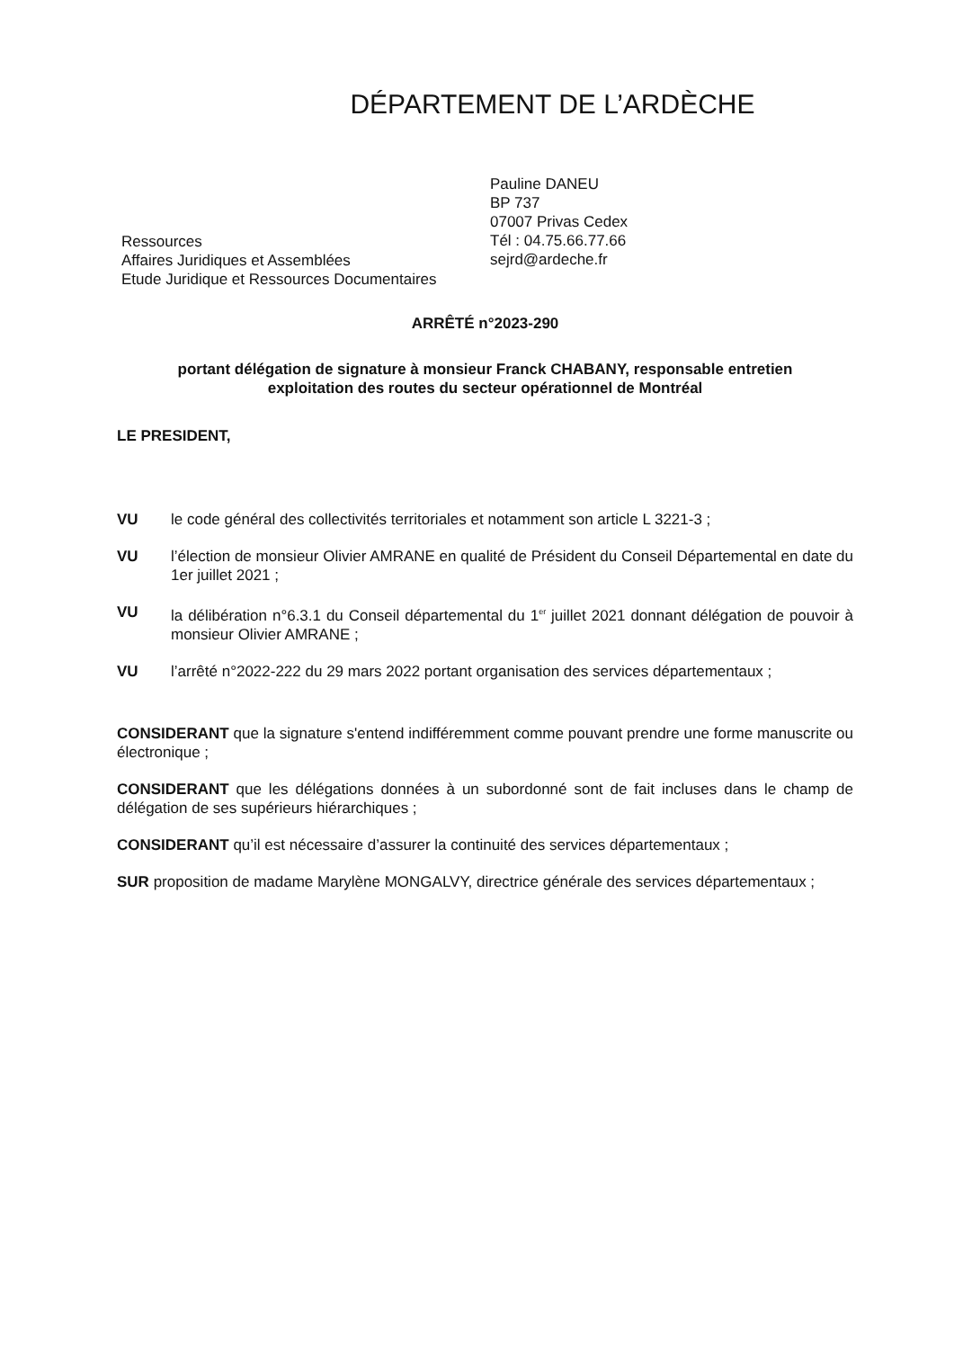DÉPARTEMENT DE L’ARDÈCHE
Ressources
Affaires Juridiques et Assemblées
Etude Juridique et Ressources Documentaires
Pauline DANEU
BP 737
07007 Privas Cedex
Tél : 04.75.66.77.66
sejrd@ardeche.fr
ARRÊTÉ n°2023-290
portant délégation de signature à monsieur Franck CHABANY, responsable entretien
exploitation des routes du secteur opérationnel de Montréal
LE PRESIDENT,
VU le code général des collectivités territoriales et notamment son article L 3221-3 ;
VU l’élection de monsieur Olivier AMRANE en qualité de Président du Conseil Départemental en date du 1er juillet 2021 ;
VU la délibération n°6.3.1 du Conseil départemental du 1<sup>er</sup> juillet 2021 donnant délégation de pouvoir à monsieur Olivier AMRANE ;
VU l’arrêté n°2022-222 du 29 mars 2022 portant organisation des services départementaux ;
CONSIDERANT que la signature s'entend indifféremment comme pouvant prendre une forme manuscrite ou électronique ;
CONSIDERANT que les délégations données à un subordonné sont de fait incluses dans le champ de délégation de ses supérieurs hiérarchiques ;
CONSIDERANT qu’il est nécessaire d’assurer la continuité des services départementaux ;
SUR proposition de madame Marylène MONGALVY, directrice générale des services départementaux ;